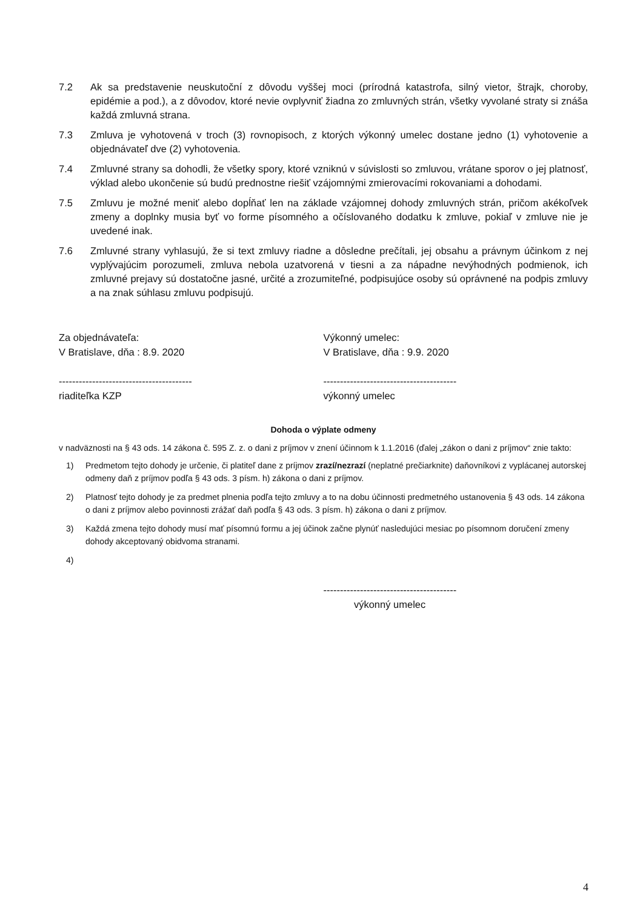7.2 Ak sa predstavenie neuskutoční z dôvodu vyššej moci (prírodná katastrofa, silný vietor, štrajk, choroby, epidémie a pod.), a z dôvodov, ktoré nevie ovplyvniť žiadna zo zmluvných strán, všetky vyvolané straty si znáša každá zmluvná strana.
7.3 Zmluva je vyhotovená v troch (3) rovnopisoch, z ktorých výkonný umelec dostane jedno (1) vyhotovenie a objednávateľ dve (2) vyhotovenia.
7.4 Zmluvné strany sa dohodli, že všetky spory, ktoré vzniknú v súvislosti so zmluvou, vrátane sporov o jej platnosť, výklad alebo ukončenie sú budú prednostne riešiť vzájomnými zmierovacími rokovaniami a dohodami.
7.5 Zmluvu je možné meniť alebo dopĺňať len na základe vzájomnej dohody zmluvných strán, pričom akékoľvek zmeny a doplnky musia byť vo forme písomného a očíslovaného dodatku k zmluve, pokiaľ v zmluve nie je uvedené inak.
7.6 Zmluvné strany vyhlasujú, že si text zmluvy riadne a dôsledne prečítali, jej obsahu a právnym účinkom z nej vyplývajúcim porozumeli, zmluva nebola uzatvorená v tiesni a za nápadne nevýhodných podmienok, ich zmluvné prejavy sú dostatočne jasné, určité a zrozumiteľné, podpisujúce osoby sú oprávnené na podpis zmluvy a na znak súhlasu zmluvu podpisujú.
Za objednávateľa:
V Bratislave, dňa : 8.9. 2020
----------------------------------------
riaditeľka KZP
Výkonný umelec:
V Bratislave, dňa : 9.9. 2020
----------------------------------------
výkonný umelec
Dohoda o výplate odmeny
v nadväznosti na § 43 ods. 14 zákona č. 595 Z. z. o dani z príjmov v znení účinnom k 1.1.2016 (ďalej „zákon o dani z príjmov“ znie takto:
1) Predmetom tejto dohody je určenie, či platiteľ dane z príjmov zrazí/nezrazí (neplatné prečiarknite) daňovníkovi z vyplácanej autorskej odmeny daň z príjmov podľa § 43 ods. 3 písm. h) zákona o dani z príjmov.
2) Platnosť tejto dohody je za predmet plnenia podľa tejto zmluvy a to na dobu účinnosti predmetného ustanovenia § 43 ods. 14 zákona o dani z príjmov alebo povinnosti zrážať daň podľa § 43 ods. 3 písm. h) zákona o dani z príjmov.
3) Každá zmena tejto dohody musí mať písomnú formu a jej účinok začne plynúť nasledujúci mesiac po písomnom doručení zmeny dohody akceptovaný obidvoma stranami.
4)
----------------------------------------
výkonný umelec
4